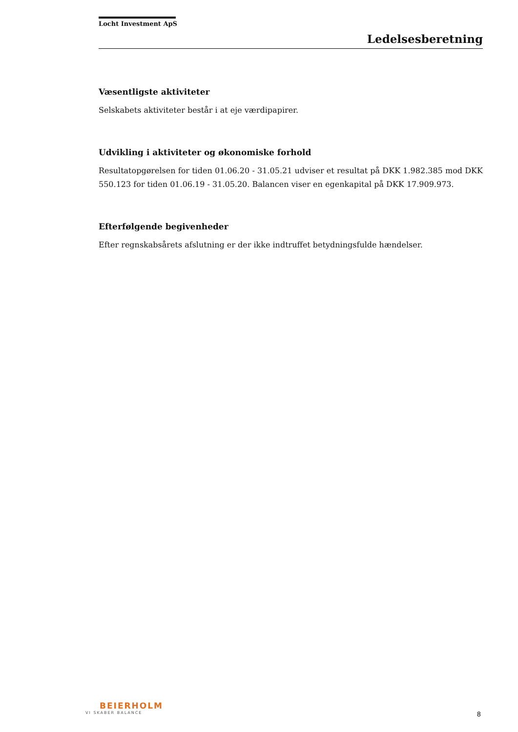Locht Investment ApS
Ledelsesberetning
Væsentligste aktiviteter
Selskabets aktiviteter består i at eje værdipapirer.
Udvikling i aktiviteter og økonomiske forhold
Resultatopgørelsen for tiden 01.06.20 - 31.05.21 udviser et resultat på DKK 1.982.385 mod DKK 550.123 for tiden 01.06.19 - 31.05.20. Balancen viser en egenkapital på DKK 17.909.973.
Efterfølgende begivenheder
Efter regnskabsårets afslutning er der ikke indtruffet betydningsfulde hændelser.
BEIERHOLM
VI SKABER BALANCE
8